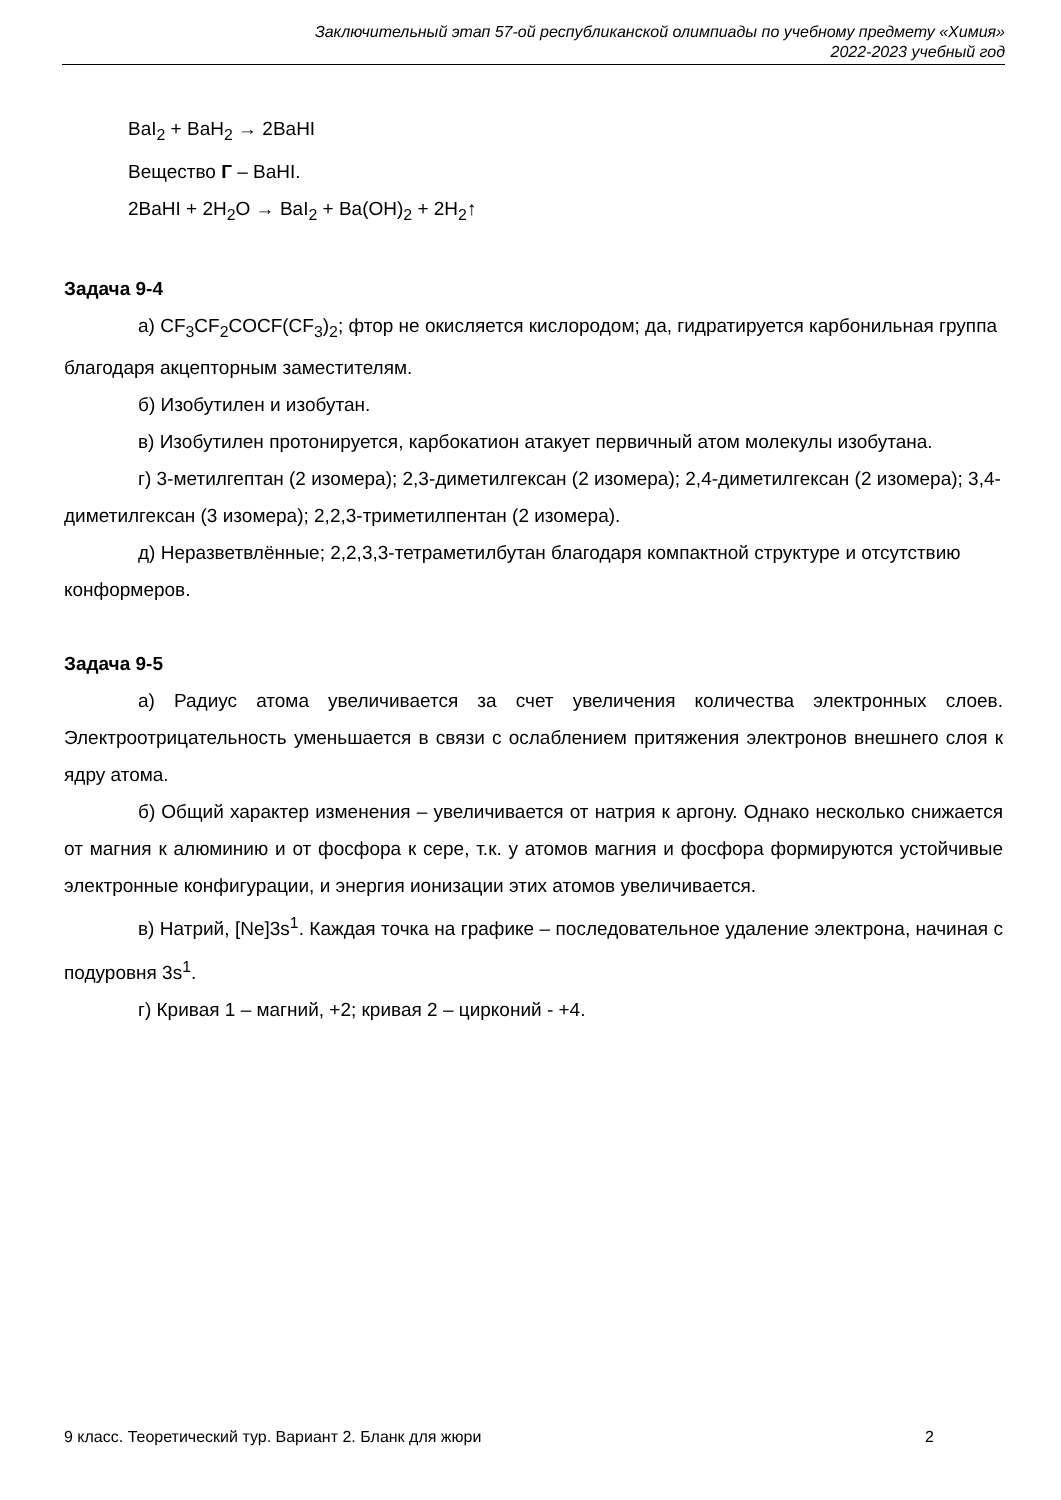Заключительный этап 57-ой республиканской олимпиады по учебному предмету «Химия»
2022-2023 учебный год
BaI<sub>2</sub> + BaH<sub>2</sub> → 2BaHI
Вещество Г – BaHI.
2BaHI + 2H<sub>2</sub>O → BaI<sub>2</sub> + Ba(OH)<sub>2</sub> + 2H<sub>2</sub>↑
Задача 9-4
а) CF<sub>3</sub>CF<sub>2</sub>COCF(CF<sub>3</sub>)<sub>2</sub>; фтор не окисляется кислородом; да, гидратируется карбонильная группа благодаря акцепторным заместителям.
б) Изобутилен и изобутан.
в) Изобутилен протонируется, карбокатион атакует первичный атом молекулы изобутана.
г) 3-метилгептан (2 изомера); 2,3-диметилгексан (2 изомера); 2,4-диметилгексан (2 изомера); 3,4-диметилгексан (3 изомера); 2,2,3-триметилпентан (2 изомера).
д) Неразветвлённые; 2,2,3,3-тетраметилбутан благодаря компактной структуре и отсутствию конформеров.
Задача 9-5
а) Радиус атома увеличивается за счет увеличения количества электронных слоев. Электроотрицательность уменьшается в связи с ослаблением притяжения электронов внешнего слоя к ядру атома.
б) Общий характер изменения – увеличивается от натрия к аргону. Однако несколько снижается от магния к алюминию и от фосфора к сере, т.к. у атомов магния и фосфора формируются устойчивые электронные конфигурации, и энергия ионизации этих атомов увеличивается.
в) Натрий, [Ne]3s<sup>1</sup>. Каждая точка на графике – последовательное удаление электрона, начиная с подуровня 3s<sup>1</sup>.
г) Кривая 1 – магний, +2; кривая 2 – цирконий - +4.
9 класс. Теоретический тур. Вариант 2. Бланк для жюри 2